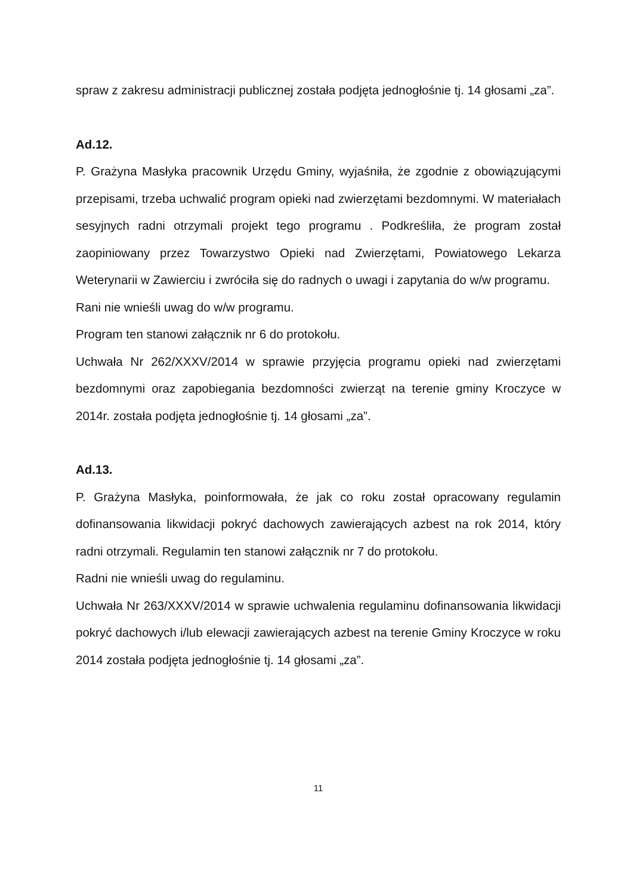spraw z zakresu administracji publicznej została podjęta jednogłośnie tj. 14 głosami „za”.
Ad.12.
P. Grażyna Masłyka pracownik Urzędu Gminy, wyjaśniła, że zgodnie z obowiązującymi przepisami, trzeba uchwalić program opieki nad zwierzętami bezdomnymi. W materiałach sesyjnych radni otrzymali projekt tego programu . Podkreśliła, że program został zaopiniowany przez Towarzystwo Opieki nad Zwierzętami, Powiatowego Lekarza Weterynarii w Zawierciu i zwróciła się do radnych o uwagi i zapytania do w/w programu.
Rani nie wnieśli uwag do w/w programu.
Program ten stanowi załącznik nr 6 do protokołu.
Uchwała Nr 262/XXXV/2014 w sprawie przyjęcia programu opieki nad zwierzętami bezdomnymi oraz zapobiegania bezdomności zwierząt na terenie gminy Kroczyce w 2014r. została podjęta jednogłośnie tj. 14 głosami „za”.
Ad.13.
P. Grażyna Masłyka, poinformowała, że jak co roku został opracowany regulamin dofinansowania likwidacji pokryć dachowych zawierających azbest na rok 2014, który radni otrzymali. Regulamin ten stanowi załącznik nr 7 do protokołu.
Radni nie wnieśli uwag do regulaminu.
Uchwała Nr 263/XXXV/2014 w sprawie uchwalenia regulaminu dofinansowania likwidacji pokryć dachowych i/lub elewacji zawierających azbest na terenie Gminy Kroczyce w roku 2014 została podjęta jednogłośnie tj. 14 głosami „za”.
11